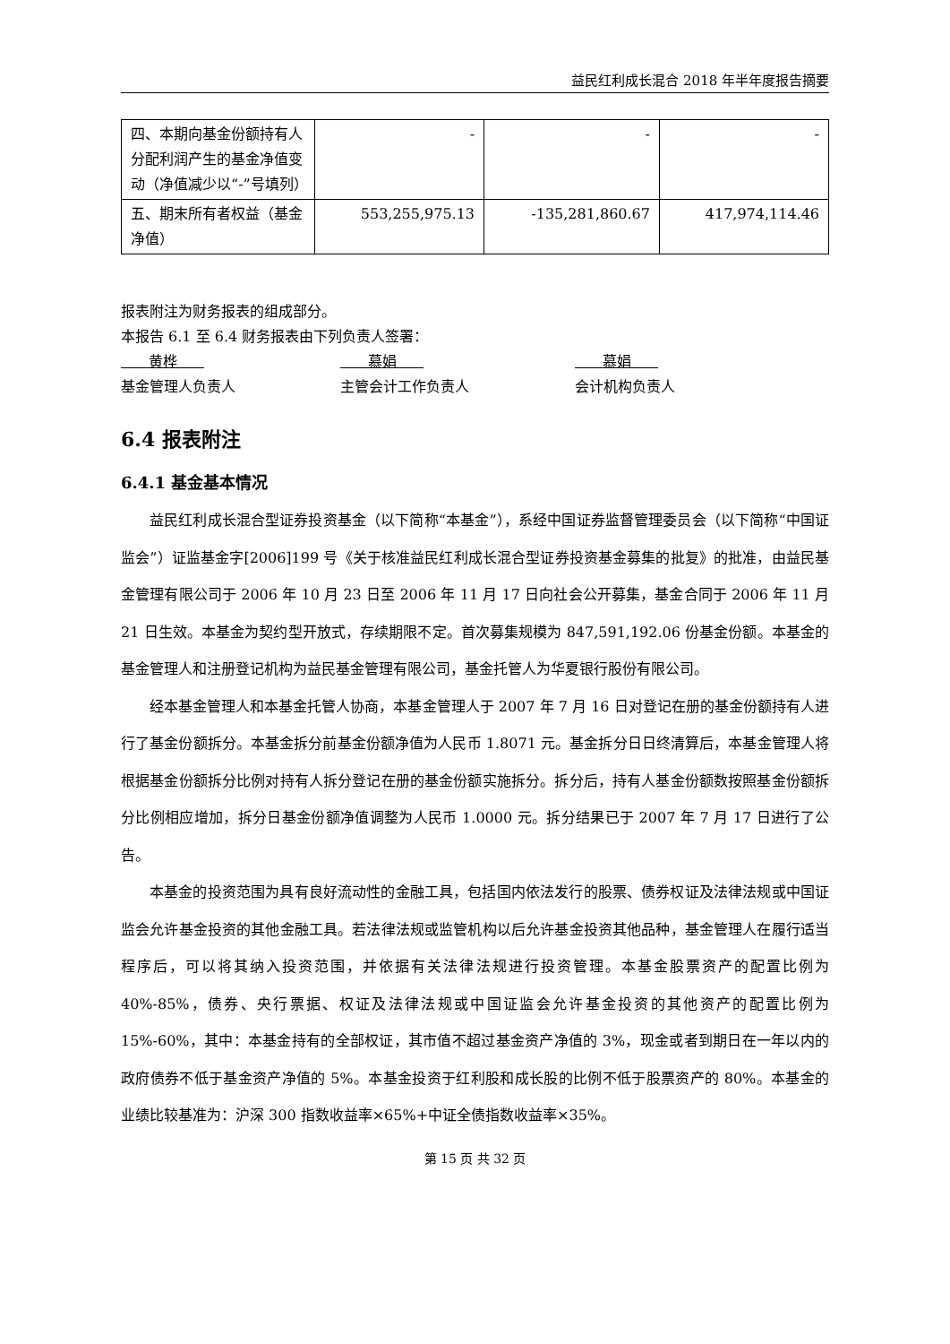益民红利成长混合 2018 年半年度报告摘要
| 四、本期向基金份额持有人分配利润产生的基金净值变动（净值减少以“-”号填列） | - | - | - |
| 五、期末所有者权益（基金净值） | 553,255,975.13 | -135,281,860.67 | 417,974,114.46 |
报表附注为财务报表的组成部分。
本报告 6.1 至 6.4 财务报表由下列负责人签署：
黄桦 慕娟 慕娟
基金管理人负责人 主管会计工作负责人 会计机构负责人
6.4 报表附注
6.4.1 基金基本情况
益民红利成长混合型证券投资基金（以下简称“本基金”），系经中国证券监督管理委员会（以下简称“中国证监会”）证监基金字[2006]199 号《关于核准益民红利成长混合型证券投资基金募集的批复》的批准，由益民基金管理有限公司于 2006 年 10 月 23 日至 2006 年 11 月 17 日向社会公开募集，基金合同于 2006 年 11 月 21 日生效。本基金为契约型开放式，存续期限不定。首次募集规模为 847,591,192.06 份基金份额。本基金的基金管理人和注册登记机构为益民基金管理有限公司，基金托管人为华夏银行股份有限公司。
经本基金管理人和本基金托管人协商，本基金管理人于 2007 年 7 月 16 日对登记在册的基金份额持有人进行了基金份额拆分。本基金拆分前基金份额净值为人民币 1.8071 元。基金拆分日日终清算后，本基金管理人将根据基金份额拆分比例对持有人拆分登记在册的基金份额实施拆分。拆分后，持有人基金份额数按照基金份额拆分比例相应增加，拆分日基金份额净值调整为人民币 1.0000 元。拆分结果已于 2007 年 7 月 17 日进行了公告。
本基金的投资范围为具有良好流动性的金融工具，包括国内依法发行的股票、债券权证及法律法规或中国证监会允许基金投资的其他金融工具。若法律法规或监管机构以后允许基金投资其他品种，基金管理人在履行适当程序后，可以将其纳入投资范围，并依据有关法律法规进行投资管理。本基金股票资产的配置比例为 40%-85%，债券、央行票据、权证及法律法规或中国证监会允许基金投资的其他资产的配置比例为 15%-60%，其中：本基金持有的全部权证，其市值不超过基金资产净值的 3%，现金或者到期日在一年以内的政府债券不低于基金资产净值的 5%。本基金投资于红利股和成长股的比例不低于股票资产的 80%。本基金的业绩比较基准为：沪深 300 指数收益率×65%+中证全债指数收益率×35%。
第 15 页 共 32 页